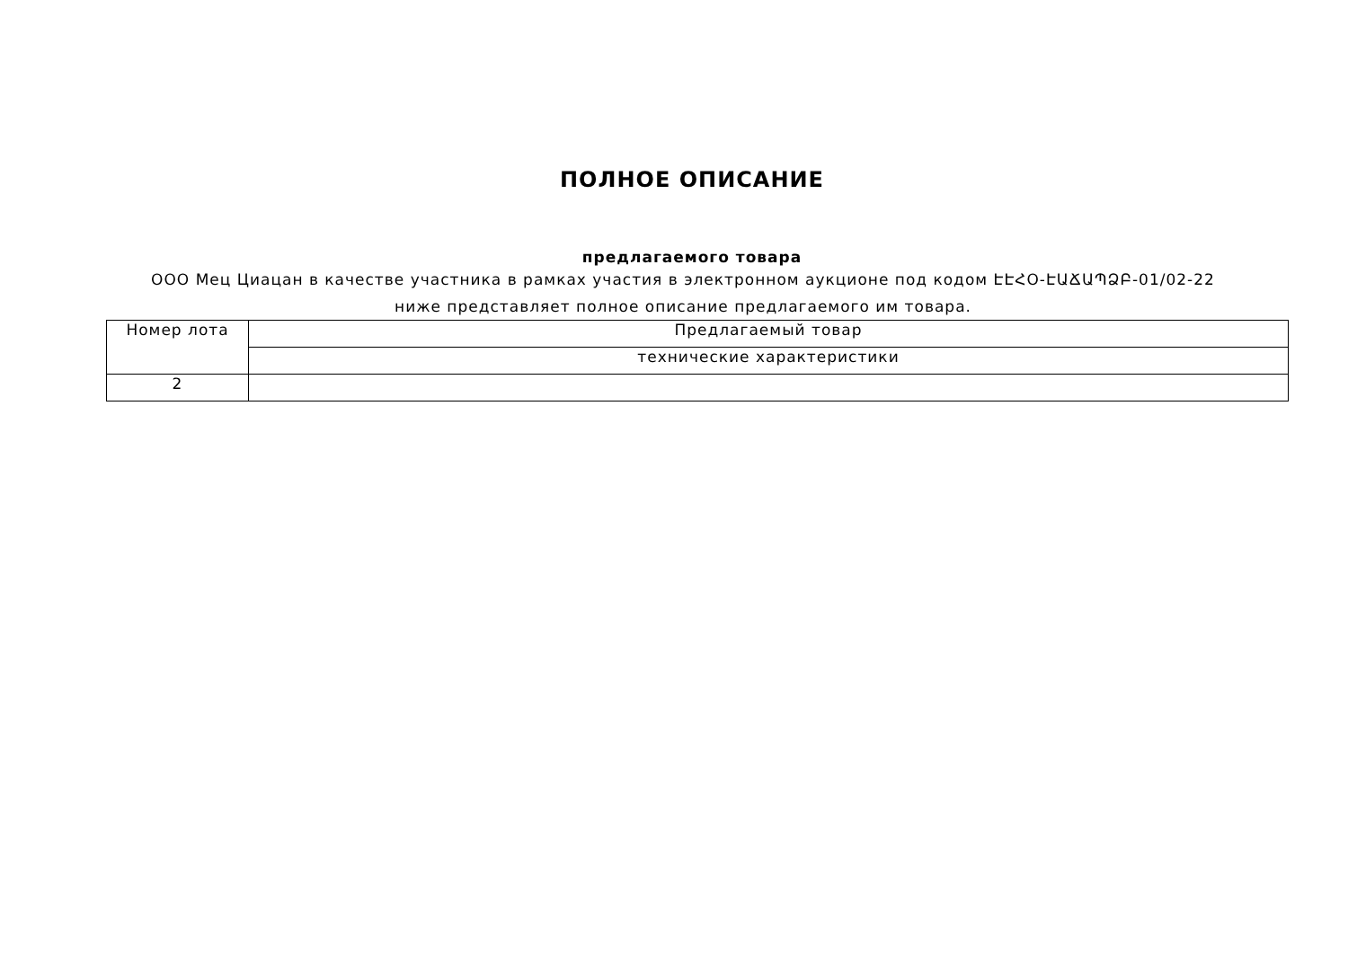ПОЛНОЕ ОПИСАНИЕ
предлагаемого товара
ООО Мец Циацан в качестве участника в рамках участия в электронном аукционе под кодом ԷԷՀՕ-ԷԱՃԱՊՁԲ-01/02-22 ниже представляет полное описание предлагаемого им товара.
| Номер лота | Предлагаемый товар |
| --- | --- |
| | технические характеристики |
| 2 | |